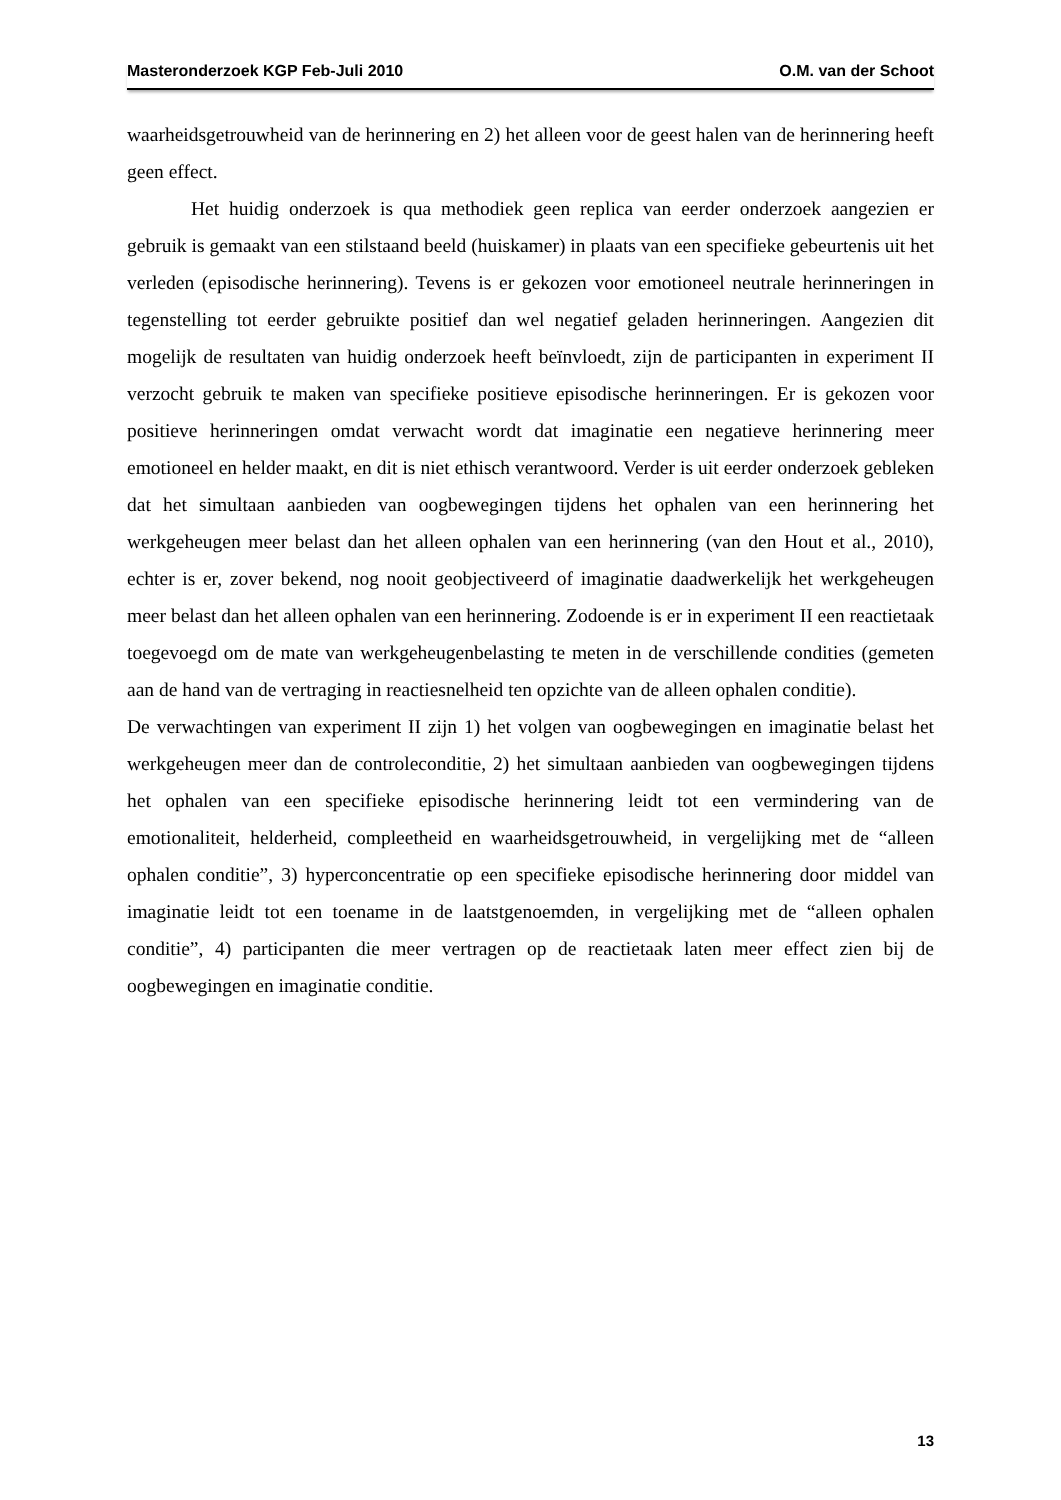Masteronderzoek KGP Feb-Juli 2010 O.M. van der Schoot
waarheidsgetrouwheid van de herinnering en 2) het alleen voor de geest halen van de herinnering heeft geen effect.
Het huidig onderzoek is qua methodiek geen replica van eerder onderzoek aangezien er gebruik is gemaakt van een stilstaand beeld (huiskamer) in plaats van een specifieke gebeurtenis uit het verleden (episodische herinnering). Tevens is er gekozen voor emotioneel neutrale herinneringen in tegenstelling tot eerder gebruikte positief dan wel negatief geladen herinneringen. Aangezien dit mogelijk de resultaten van huidig onderzoek heeft beïnvloedt, zijn de participanten in experiment II verzocht gebruik te maken van specifieke positieve episodische herinneringen. Er is gekozen voor positieve herinneringen omdat verwacht wordt dat imaginatie een negatieve herinnering meer emotioneel en helder maakt, en dit is niet ethisch verantwoord. Verder is uit eerder onderzoek gebleken dat het simultaan aanbieden van oogbewegingen tijdens het ophalen van een herinnering het werkgeheugen meer belast dan het alleen ophalen van een herinnering (van den Hout et al., 2010), echter is er, zover bekend, nog nooit geobjectiveerd of imaginatie daadwerkelijk het werkgeheugen meer belast dan het alleen ophalen van een herinnering. Zodoende is er in experiment II een reactietaak toegevoegd om de mate van werkgeheugenbelasting te meten in de verschillende condities (gemeten aan de hand van de vertraging in reactiesnelheid ten opzichte van de alleen ophalen conditie).
De verwachtingen van experiment II zijn 1) het volgen van oogbewegingen en imaginatie belast het werkgeheugen meer dan de controleconditie, 2) het simultaan aanbieden van oogbewegingen tijdens het ophalen van een specifieke episodische herinnering leidt tot een vermindering van de emotionaliteit, helderheid, compleetheid en waarheidsgetrouwheid, in vergelijking met de “alleen ophalen conditie”, 3) hyperconcentratie op een specifieke episodische herinnering door middel van imaginatie leidt tot een toename in de laatstgenoemden, in vergelijking met de “alleen ophalen conditie”, 4) participanten die meer vertragen op de reactietaak laten meer effect zien bij de oogbewegingen en imaginatie conditie.
13